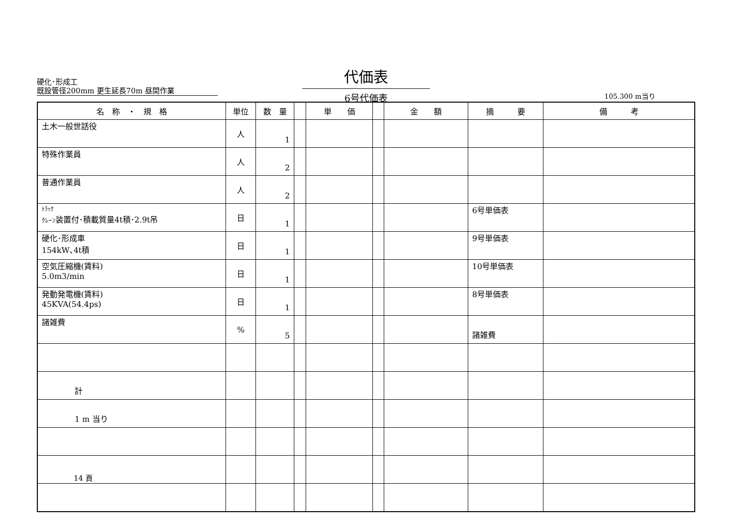硬化･形成工
既設管径200mm 更生延長70m 昼間作業
代価表
6号代価表
105.300 m当り
| 名 称 ・ 規 格 | 単位 | 数 量 | | 単 価 | | 金 額 | 摘 要 | 備 考 |
| --- | --- | --- | --- | --- | --- | --- | --- | --- |
| 土木一般世話役 | 人 | 1 | | | | | | |
| 特殊作業員 | 人 | 2 | | | | | | |
| 普通作業員 | 人 | 2 | | | | | | |
| ﾄﾗｯｸ ｸﾚｰﾝ 装置付･積載質量4t積･2.9t吊 | 日 | 1 | | | | | 6号単価表 | |
| 硬化･形成車 154kW､4t積 | 日 | 1 | | | | | 9号単価表 | |
| 空気圧縮機(賃料) 5.0m3/min | 日 | 1 | | | | | 10号単価表 | |
| 発動発電機(賃料) 45KVA(54.4ps) | 日 | 1 | | | | | 8号単価表 | |
| 諸雑費 | % | 5 | | | | | 諸雑費 | |
| 計 | | | | | | | | |
| 1 m 当り | | | | | | | | |
14 頁